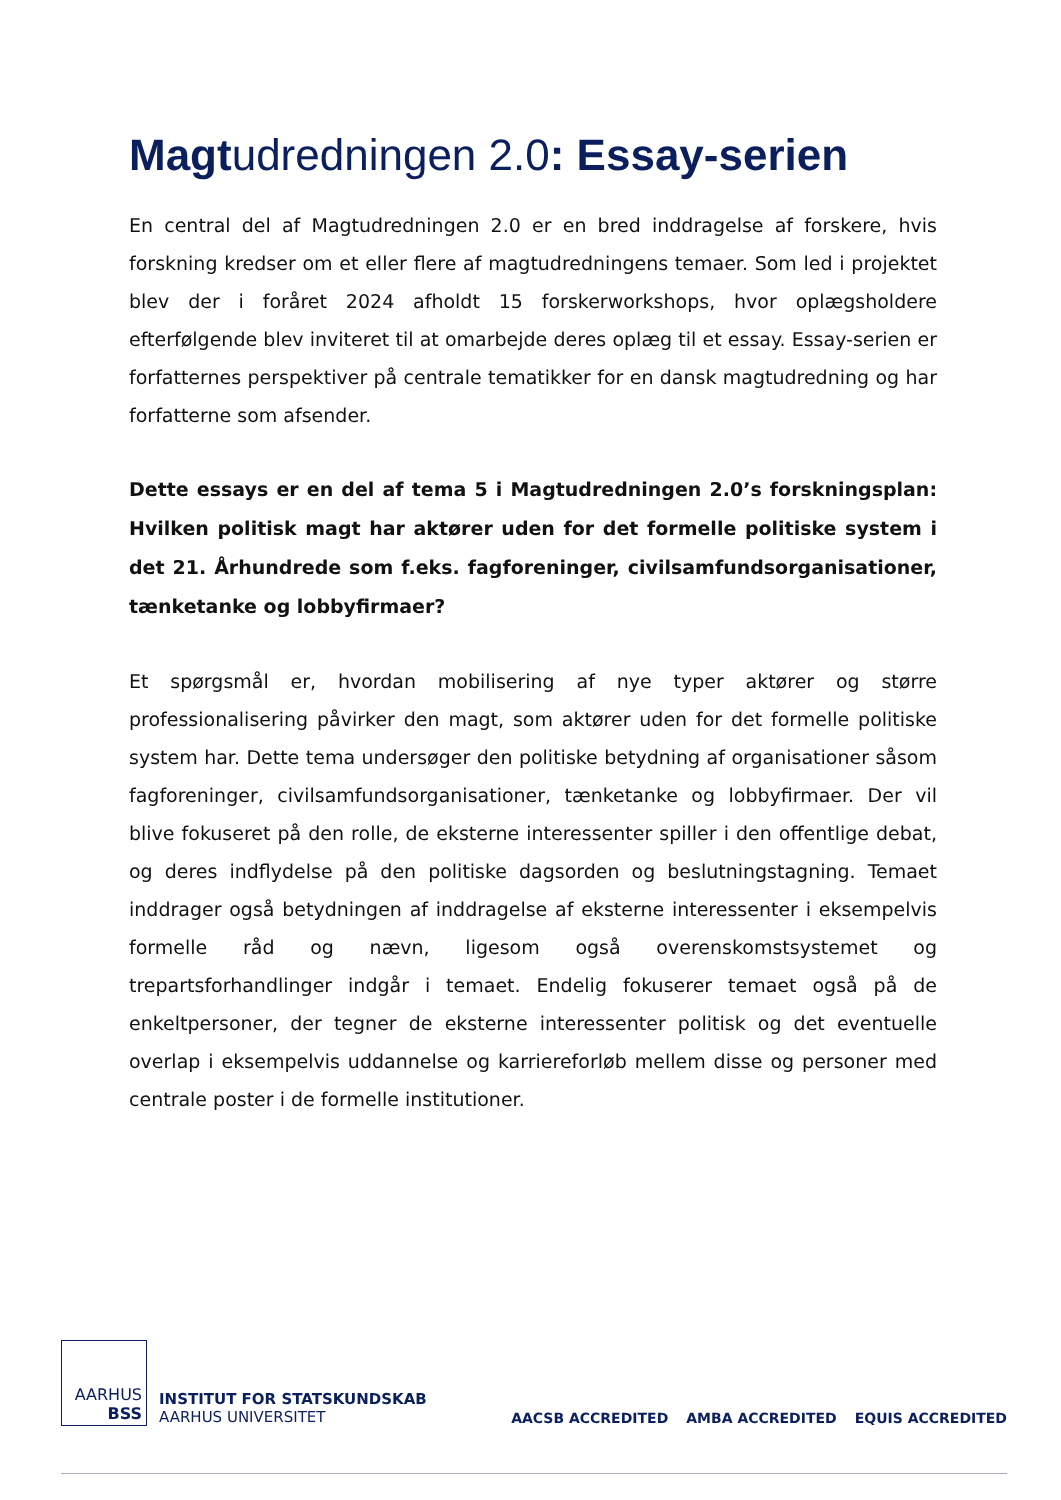Magtudredningen 2.0: Essay-serien
En central del af Magtudredningen 2.0 er en bred inddragelse af forskere, hvis forskning kredser om et eller flere af magtudredningens temaer. Som led i projektet blev der i foråret 2024 afholdt 15 forskerworkshops, hvor oplægsholdere efterfølgende blev inviteret til at omarbejde deres oplæg til et essay. Essay-serien er forfatternes perspektiver på centrale tematikker for en dansk magtudredning og har forfatterne som afsender.
Dette essays er en del af tema 5 i Magtudredningen 2.0’s forskningsplan: Hvilken politisk magt har aktører uden for det formelle politiske system i det 21. Århundrede som f.eks. fagforeninger, civilsamfundsorganisationer, tænketanke og lobbyfirmaer?
Et spørgsmål er, hvordan mobilisering af nye typer aktører og større professionalisering påvirker den magt, som aktører uden for det formelle politiske system har. Dette tema undersøger den politiske betydning af organisationer såsom fagforeninger, civilsamfundsorganisationer, tænketanke og lobbyfirmaer. Der vil blive fokuseret på den rolle, de eksterne interessenter spiller i den offentlige debat, og deres indflydelse på den politiske dagsorden og beslutningstagning. Temaet inddrager også betydningen af inddragelse af eksterne interessenter i eksempelvis formelle råd og nævn, ligesom også overenskomstsystemet og trepartsforhandlinger indgår i temaet. Endelig fokuserer temaet også på de enkeltpersoner, der tegner de eksterne interessenter politisk og det eventuelle overlap i eksempelvis uddannelse og karriereforløb mellem disse og personer med centrale poster i de formelle institutioner.
AARHUS
BSS
INSTITUT FOR STATSKUNDSKAB
AARHUS UNIVERSITET
AACSB ACCREDITED AMBA ACCREDITED EQUIS ACCREDITED